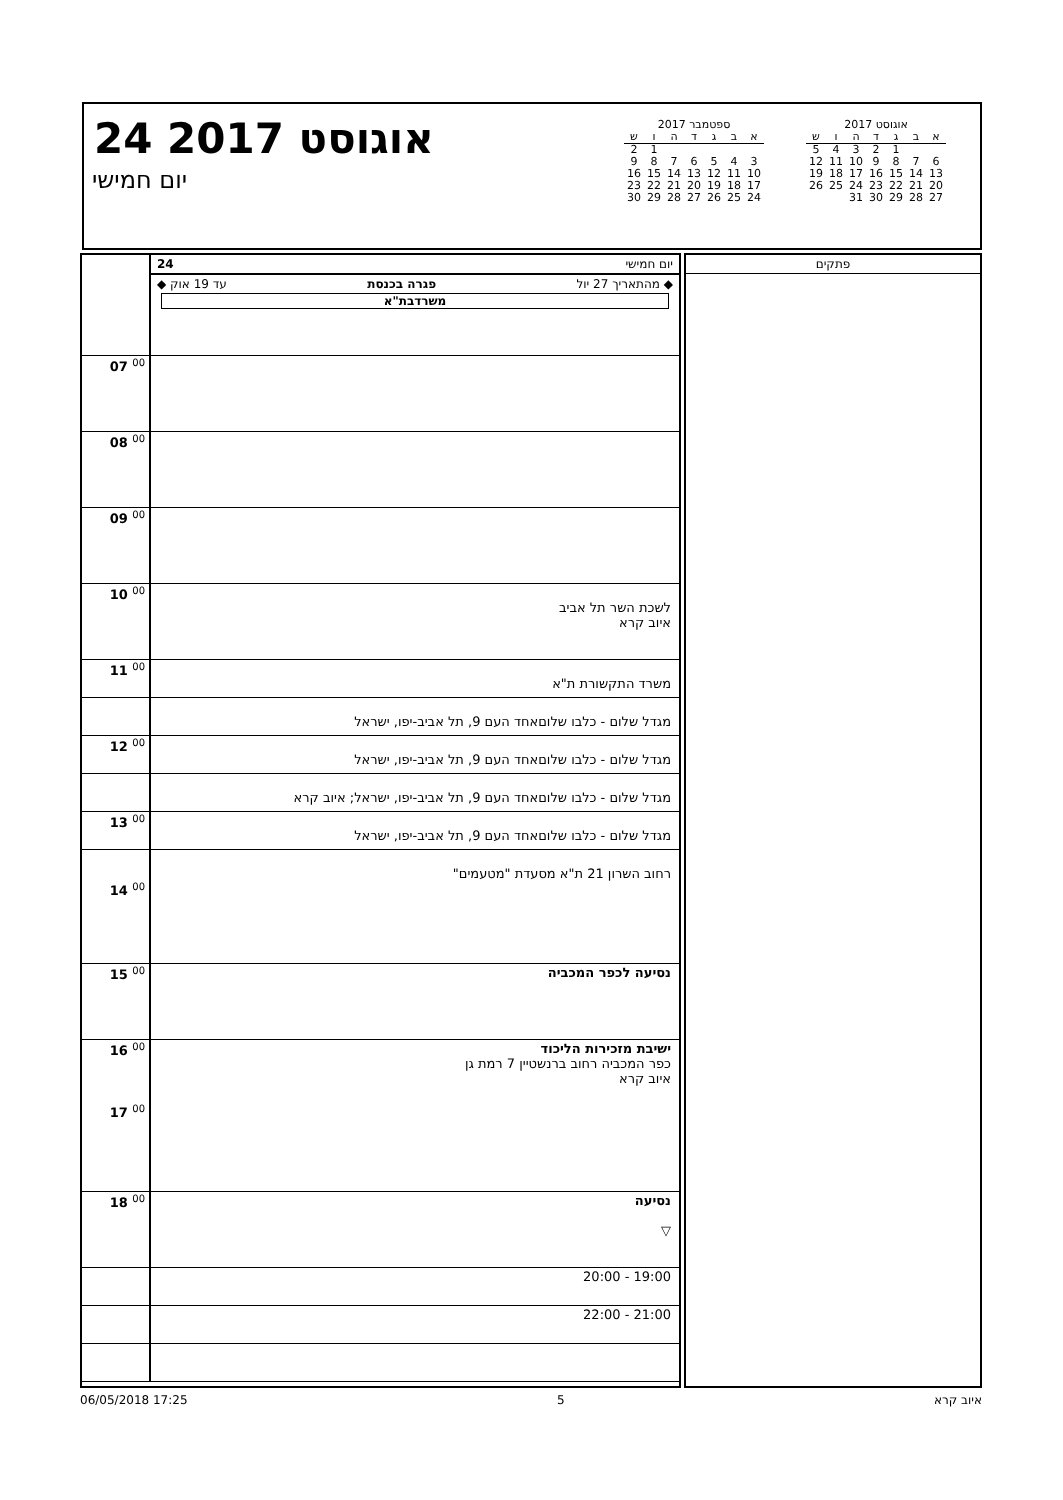24 אוגוסט 2017
יום חמישי
ספטמבר 2017
| א | ב | ג | ד | ה | ו | ש |
| --- | --- | --- | --- | --- | --- | --- |
| | | | | | 1 | 2 |
| 3 | 4 | 5 | 6 | 7 | 8 | 9 |
| 10 | 11 | 12 | 13 | 14 | 15 | 16 |
| 17 | 18 | 19 | 20 | 21 | 22 | 23 |
| 24 | 25 | 26 | 27 | 28 | 29 | 30 |
אוגוסט 2017
| א | ב | ג | ד | ה | ו | ש |
| --- | --- | --- | --- | --- | --- | --- |
| | | 1 | 2 | 3 | 4 | 5 |
| 6 | 7 | 8 | 9 | 10 | 11 | 12 |
| 13 | 14 | 15 | 16 | 17 | 18 | 19 |
| 20 | 21 | 22 | 23 | 24 | 25 | 26 |
| 27 | 28 | 29 | 30 | 31 | | |
| | יום חמישי 24 ◆ מהתאריך 27 יול פגרה בכנסת עד 19 אוק ◆ משרדבת"א |
| 07 <sup>00</sup> | |
| 08 <sup>00</sup> | |
| 09 <sup>00</sup> | |
| 10 <sup>00</sup> | לשכת השר תל אביב איוב קרא |
| 11 <sup>00</sup> | משרד התקשורת ת"א |
| | מגדל שלום - כלבו שלוםאחד העם 9, תל אביב-יפו, ישראל |
| 12 <sup>00</sup> | מגדל שלום - כלבו שלוםאחד העם 9, תל אביב-יפו, ישראל |
| | מגדל שלום - כלבו שלוםאחד העם 9, תל אביב-יפו, ישראל; איוב קרא |
| 13 <sup>00</sup> | מגדל שלום - כלבו שלוםאחד העם 9, תל אביב-יפו, ישראל |
| 14 <sup>00</sup> | רחוב השרון 21 ת"א מסעדת "מטעמים" |
| 15 <sup>00</sup> | נסיעה לכפר המכביה |
| 16 <sup>00</sup> 17 <sup>00</sup> | ישיבת מזכירות הליכוד כפר המכביה רחוב ברנשטיין 7 רמת גן איוב קרא |
| 18 <sup>00</sup> | נסיעה ▽ |
| | 19:00 - 20:00 |
| | 21:00 - 22:00 |
פתקים
06/05/2018 17:25 5 איוב קרא